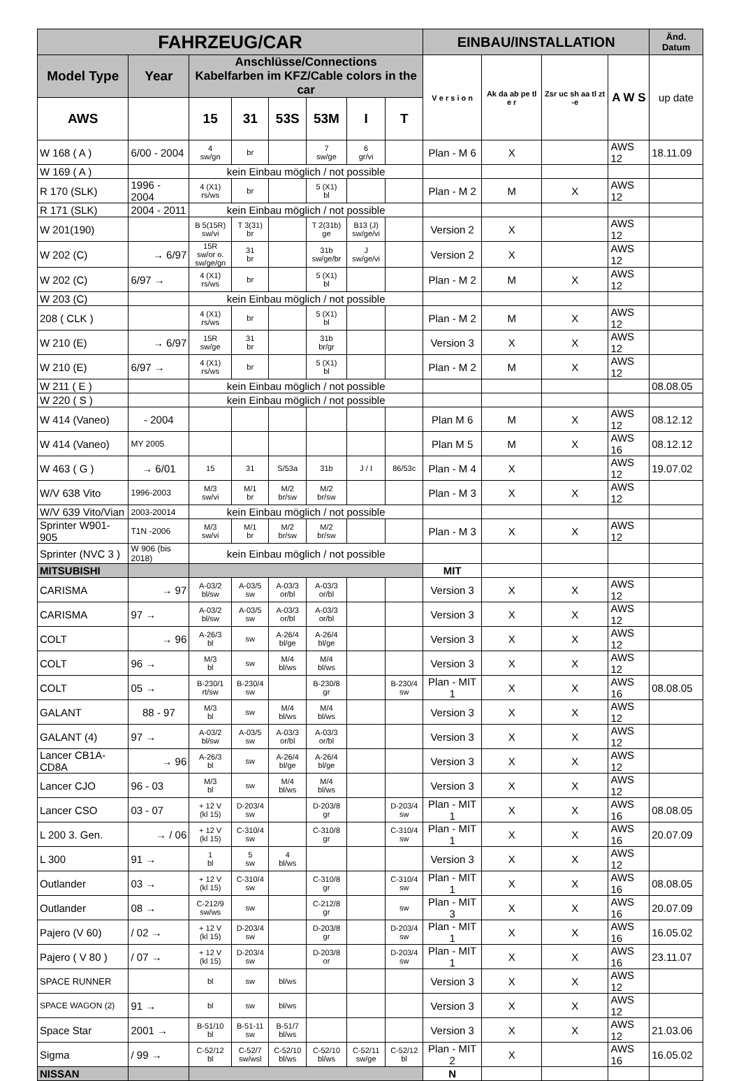| FAHRZEUG/CAR | | | | | | | | EINBAU/INSTALLATION | | | | Änd. Datum |
| --- | --- | --- | --- | --- | --- | --- | --- | --- | --- | --- | --- | --- |
| Model Type | Year | Anschlüsse/Connections Kabelfarben im KFZ/Cable colors in the car | | | | | | V e r s i o n | Ak da ab pe tl e r | Zsr uc sh aa tl zt -e | A W S | up date |
| AWS | | 15 | 31 | 53S | 53M | I | T | | | | | |
| W 168 ( A ) | 6/00 - 2004 | 4 sw/gn | br | | 7 sw/ge | 6 gr/vi | | Plan - M 6 | X | | AWS 12 | 18.11.09 |
| W 169 ( A ) | | kein Einbau möglich / not possible | | | | | | | | | | |
| R 170 (SLK) | 1996 - 2004 | 4 (X1) rs/ws | br | | 5 (X1) bl | | | Plan - M 2 | M | X | AWS 12 | |
| R 171 (SLK) | 2004 - 2011 | kein Einbau möglich / not possible | | | | | | | | | | |
| W 201(190) | | B 5(15R) sw/vi | T 3(31) br | | T 2(31b) ge | B13 (J) sw/ge/vi | | Version 2 | X | | AWS 12 | |
| W 202 (C) | → 6/97 | 15R sw/or o. sw/ge/gn | 31 br | | 31b sw/ge/br | J sw/ge/vi | | Version 2 | X | | AWS 12 | |
| W 202 (C) | 6/97 → | 4 (X1) rs/ws | br | | 5 (X1) bl | | | Plan - M 2 | M | X | AWS 12 | |
| W 203 (C) | | kein Einbau möglich / not possible | | | | | | | | | | |
| 208 ( CLK ) | | 4 (X1) rs/ws | br | | 5 (X1) bl | | | Plan - M 2 | M | X | AWS 12 | |
| W 210 (E) | → 6/97 | 15R sw/ge | 31 br | | 31b br/gr | | | Version 3 | X | X | AWS 12 | |
| W 210 (E) | 6/97 → | 4 (X1) rs/ws | br | | 5 (X1) bl | | | Plan - M 2 | M | X | AWS 12 | |
| W 211 ( E ) | | kein Einbau möglich / not possible | | | | | | | | | | 08.08.05 |
| W 220 ( S ) | | kein Einbau möglich / not possible | | | | | | | | | | |
| W 414 (Vaneo) | - 2004 | | | | | | | Plan M 6 | M | X | AWS 12 | 08.12.12 |
| W 414 (Vaneo) | MY 2005 | | | | | | | Plan M 5 | M | X | AWS 16 | 08.12.12 |
| W 463 ( G ) | → 6/01 | 15 | 31 | S/53a | 31b | J / I | 86/53c | Plan - M 4 | X | | AWS 12 | 19.07.02 |
| W/V 638 Vito | 1996-2003 | M/3 sw/vi | M/1 br | M/2 br/sw | M/2 br/sw | | | Plan - M 3 | X | X | AWS 12 | |
| W/V 639 Vito/Vian | 2003-20014 | kein Einbau möglich / not possible | | | | | | | | | | |
| Sprinter W901-905 | T1N -2006 | M/3 sw/vi | M/1 br | M/2 br/sw | M/2 br/sw | | | Plan - M 3 | X | X | AWS 12 | |
| Sprinter (NVC 3 ) | W 906 (bis 2018) | kein Einbau möglich / not possible | | | | | | | | | | |
| MITSUBISHI | | | | | | | | MIT | | | | |
| CARISMA | → 97 | A-03/2 bl/sw | A-03/5 sw | A-03/3 or/bl | A-03/3 or/bl | | | Version 3 | X | X | AWS 12 | |
| CARISMA | 97 → | A-03/2 bl/sw | A-03/5 sw | A-03/3 or/bl | A-03/3 or/bl | | | Version 3 | X | X | AWS 12 | |
| COLT | → 96 | A-26/3 bl | sw | A-26/4 bl/ge | A-26/4 bl/ge | | | Version 3 | X | X | AWS 12 | |
| COLT | 96 → | M/3 bl | sw | M/4 bl/ws | M/4 bl/ws | | | Version 3 | X | X | AWS 12 | |
| COLT | 05 → | B-230/1 rt/sw | B-230/4 sw | | B-230/8 gr | | B-230/4 sw | Plan - MIT 1 | X | X | AWS 16 | 08.08.05 |
| GALANT | 88 - 97 | M/3 bl | sw | M/4 bl/ws | M/4 bl/ws | | | Version 3 | X | X | AWS 12 | |
| GALANT (4) | 97 → | A-03/2 bl/sw | A-03/5 sw | A-03/3 or/bl | A-03/3 or/bl | | | Version 3 | X | X | AWS 12 | |
| Lancer CB1A-CD8A | → 96 | A-26/3 bl | sw | A-26/4 bl/ge | A-26/4 bl/ge | | | Version 3 | X | X | AWS 12 | |
| Lancer CJO | 96 - 03 | M/3 bl | sw | M/4 bl/ws | M/4 bl/ws | | | Version 3 | X | X | AWS 12 | |
| Lancer CSO | 03 - 07 | + 12 V (kl 15) | D-203/4 sw | | D-203/8 gr | | D-203/4 sw | Plan - MIT 1 | X | X | AWS 16 | 08.08.05 |
| L 200 3. Gen. | → / 06 | + 12 V (kl 15) | C-310/4 sw | | C-310/8 gr | | C-310/4 sw | Plan - MIT 1 | X | X | AWS 16 | 20.07.09 |
| L 300 | 91 → | 1 bl | 5 sw | 4 bl/ws | | | | Version 3 | X | X | AWS 12 | |
| Outlander | 03 → | + 12 V (kl 15) | C-310/4 sw | | C-310/8 gr | | C-310/4 sw | Plan - MIT 1 | X | X | AWS 16 | 08.08.05 |
| Outlander | 08 → | C-212/9 sw/ws | sw | | C-212/8 gr | | sw | Plan - MIT 3 | X | X | AWS 16 | 20.07.09 |
| Pajero (V 60) | / 02 → | + 12 V (kl 15) | D-203/4 sw | | D-203/8 gr | | D-203/4 sw | Plan - MIT 1 | X | X | AWS 16 | 16.05.02 |
| Pajero ( V 80 ) | / 07 → | + 12 V (kl 15) | D-203/4 sw | | D-203/8 or | | D-203/4 sw | Plan - MIT 1 | X | X | AWS 16 | 23.11.07 |
| SPACE RUNNER | | bl | sw | bl/ws | | | | Version 3 | X | X | AWS 12 | |
| SPACE WAGON (2) | 91 → | bl | sw | bl/ws | | | | Version 3 | X | X | AWS 12 | |
| Space Star | 2001 → | B-51/10 bl | B-51-11 sw | B-51/7 bl/ws | | | | Version 3 | X | X | AWS 12 | 21.03.06 |
| Sigma | / 99 → | C-52/12 bl | C-52/7 sw/wsl | C-52/10 bl/ws | C-52/10 bl/ws | C-52/11 sw/ge | C-52/12 bl | Plan - MIT 2 | X | | AWS 16 | 16.05.02 |
| NISSAN | | | | | | | | N | | | | |